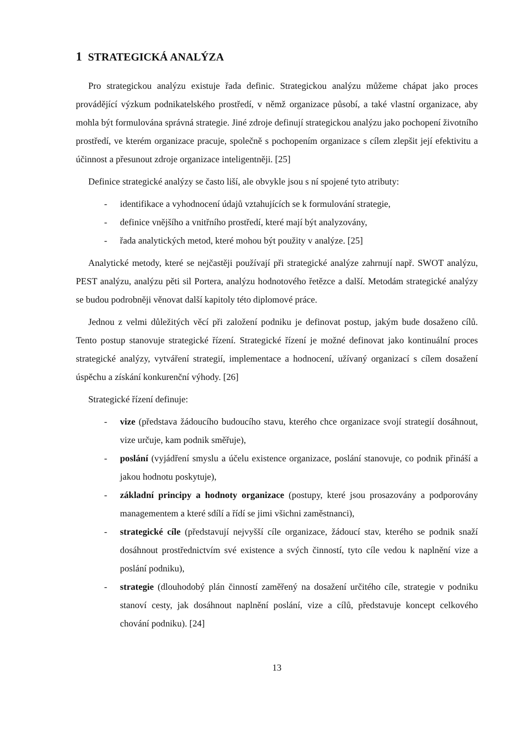1 STRATEGICKÁ ANALÝZA
Pro strategickou analýzu existuje řada definic. Strategickou analýzu můžeme chápat jako proces provádějící výzkum podnikatelského prostředí, v němž organizace působí, a také vlastní organizace, aby mohla být formulována správná strategie. Jiné zdroje definují strategickou analýzu jako pochopení životního prostředí, ve kterém organizace pracuje, společně s pochopením organizace s cílem zlepšit její efektivitu a účinnost a přesunout zdroje organizace inteligentněji. [25]
Definice strategické analýzy se často liší, ale obvykle jsou s ní spojené tyto atributy:
- identifikace a vyhodnocení údajů vztahujících se k formulování strategie,
- definice vnějšího a vnitřního prostředí, které mají být analyzovány,
- řada analytických metod, které mohou být použity v analýze. [25]
Analytické metody, které se nejčastěji používají při strategické analýze zahrnují např. SWOT analýzu, PEST analýzu, analýzu pěti sil Portera, analýzu hodnotového řetězce a další. Metodám strategické analýzy se budou podrobněji věnovat další kapitoly této diplomové práce.
Jednou z velmi důležitých věcí při založení podniku je definovat postup, jakým bude dosaženo cílů. Tento postup stanovuje strategické řízení. Strategické řízení je možné definovat jako kontinuální proces strategické analýzy, vytváření strategií, implementace a hodnocení, užívaný organizací s cílem dosažení úspěchu a získání konkurenční výhody. [26]
Strategické řízení definuje:
- vize (představa žádoucího budoucího stavu, kterého chce organizace svojí strategií dosáhnout, vize určuje, kam podnik směřuje),
- poslání (vyjádření smyslu a účelu existence organizace, poslání stanovuje, co podnik přináší a jakou hodnotu poskytuje),
- základní principy a hodnoty organizace (postupy, které jsou prosazovány a podporovány managementem a které sdílí a řídí se jimi všichni zaměstnanci),
- strategické cíle (představují nejvyšší cíle organizace, žádoucí stav, kterého se podnik snaží dosáhnout prostřednictvím své existence a svých činností, tyto cíle vedou k naplnění vize a poslání podniku),
- strategie (dlouhodobý plán činností zaměřený na dosažení určitého cíle, strategie v podniku stanoví cesty, jak dosáhnout naplnění poslání, vize a cílů, představuje koncept celkového chování podniku). [24]
13